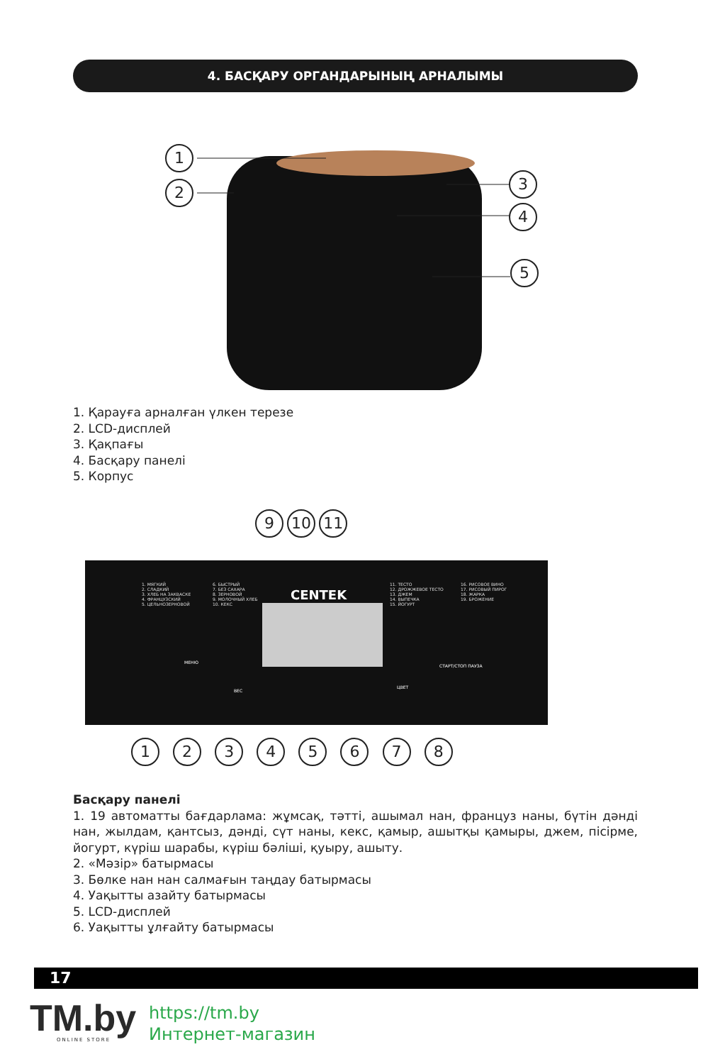4. БАСҚАРУ ОРГАНДАРЫНЫҢ АРНАЛЫМЫ
1
2
3
4
5
1. Қарауға арналған үлкен терезе
2. LCD-дисплей
3. Қақпағы
4. Басқару панелі
5. Корпус
9 10 11
CENTEK
1. МЯГКИЙ
2. СЛАДКИЙ
3. ХЛЕБ НА ЗАКВАСКЕ
4. ФРАНЦУЗСКИЙ
5. ЦЕЛЬНОЗЕРНОВОЙ
6. БЫСТРЫЙ
7. БЕЗ САХАРА
8. ЗЕРНОВОЙ
9. МОЛОЧНЫЙ ХЛЕБ
10. КЕКС
11. ТЕСТО
12. ДРОЖЖЕВОЕ ТЕСТО
13. ДЖЕМ
14. ВЫПЕЧКА
15. ЙОГУРТ
16. РИСОВОЕ ВИНО
17. РИСОВЫЙ ПИРОГ
18. ЖАРКА
19. БРОЖЕНИЕ
МЕНЮ
ВЕС
ЦВЕТ
СТАРТ/СТОП ПАУЗА
1 2 3 4 5 6 7 8
Басқару панелі
1. 19 автоматты бағдарлама: жұмсақ, тәтті, ашымал нан, француз наны, бүтін дәнді нан, жылдам, қантсыз, дәнді, сүт наны, кекс, қамыр, ашытқы қамыры, джем, пісірме, йогурт, күріш шарабы, күріш бәліші, қуыру, ашыту.
2. «Мәзір» батырмасы
3. Бөлке нан нан салмағын таңдау батырмасы
4. Уақытты азайту батырмасы
5. LCD-дисплей
6. Уақытты ұлғайту батырмасы
17
TM.by ONLINE STORE
https://tm.by
Интернет-магазин